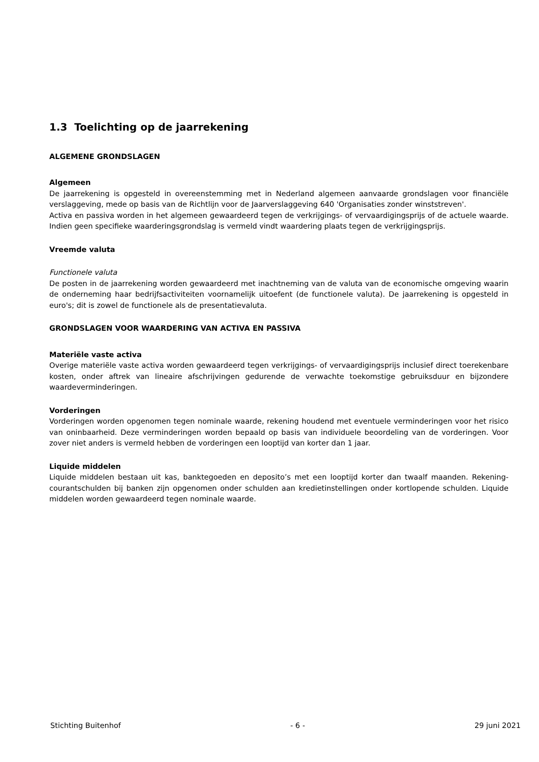1.3 Toelichting op de jaarrekening
ALGEMENE GRONDSLAGEN
Algemeen
De jaarrekening is opgesteld in overeenstemming met in Nederland algemeen aanvaarde grondslagen voor financiële verslaggeving, mede op basis van de Richtlijn voor de Jaarverslaggeving 640 'Organisaties zonder winststreven'.
Activa en passiva worden in het algemeen gewaardeerd tegen de verkrijgings- of vervaardigingsprijs of de actuele waarde. Indien geen specifieke waarderingsgrondslag is vermeld vindt waardering plaats tegen de verkrijgingsprijs.
Vreemde valuta
Functionele valuta
De posten in de jaarrekening worden gewaardeerd met inachtneming van de valuta van de economische omgeving waarin de onderneming haar bedrijfsactiviteiten voornamelijk uitoefent (de functionele valuta). De jaarrekening is opgesteld in euro's; dit is zowel de functionele als de presentatievaluta.
GRONDSLAGEN VOOR WAARDERING VAN ACTIVA EN PASSIVA
Materiële vaste activa
Overige materiële vaste activa worden gewaardeerd tegen verkrijgings- of vervaardigingsprijs inclusief direct toerekenbare kosten, onder aftrek van lineaire afschrijvingen gedurende de verwachte toekomstige gebruiksduur en bijzondere waardeverminderingen.
Vorderingen
Vorderingen worden opgenomen tegen nominale waarde, rekening houdend met eventuele verminderingen voor het risico van oninbaarheid. Deze verminderingen worden bepaald op basis van individuele beoordeling van de vorderingen. Voor zover niet anders is vermeld hebben de vorderingen een looptijd van korter dan 1 jaar.
Liquide middelen
Liquide middelen bestaan uit kas, banktegoeden en deposito’s met een looptijd korter dan twaalf maanden. Rekening-courantschulden bij banken zijn opgenomen onder schulden aan kredietinstellingen onder kortlopende schulden. Liquide middelen worden gewaardeerd tegen nominale waarde.
Stichting Buitenhof - 6 - 29 juni 2021